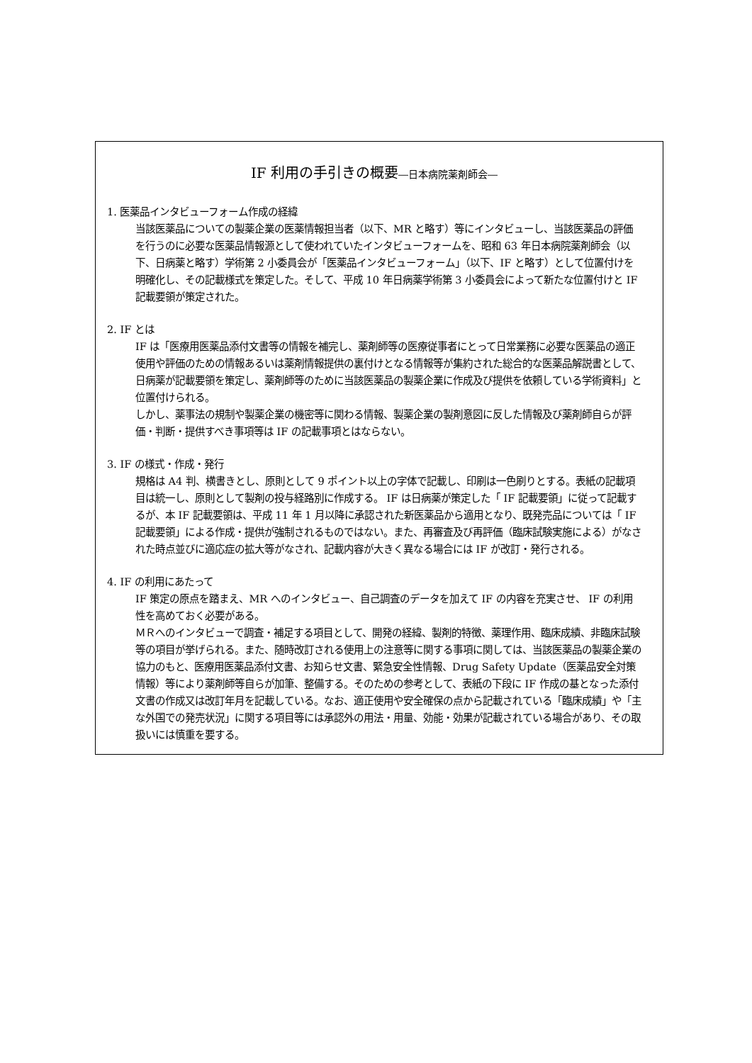IF 利用の手引きの概要―日本病院薬剤師会―
1. 医薬品インタビューフォーム作成の経緯
当該医薬品についての製薬企業の医薬情報担当者（以下、MR と略す）等にインタビューし、当該医薬品の評価を行うのに必要な医薬品情報源として使われていたインタビューフォームを、昭和 63 年日本病院薬剤師会（以下、日病薬と略す）学術第 2 小委員会が「医薬品インタビューフォーム」（以下、IF と略す）として位置付けを明確化し、その記載様式を策定した。そして、平成 10 年日病薬学術第 3 小委員会によって新たな位置付けと IF 記載要領が策定された。
2. IF とは
IF は「医療用医薬品添付文書等の情報を補完し、薬剤師等の医療従事者にとって日常業務に必要な医薬品の適正使用や評価のための情報あるいは薬剤情報提供の裏付けとなる情報等が集約された総合的な医薬品解説書として、日病薬が記載要領を策定し、薬剤師等のために当該医薬品の製薬企業に作成及び提供を依頼している学術資料」と位置付けられる。
しかし、薬事法の規制や製薬企業の機密等に関わる情報、製薬企業の製剤意図に反した情報及び薬剤師自らが評価・判断・提供すべき事項等は IF の記載事項とはならない。
3. IF の様式・作成・発行
規格は A4 判、横書きとし、原則として 9 ポイント以上の字体で記載し、印刷は一色刷りとする。表紙の記載項目は統一し、原則として製剤の投与経路別に作成する。 IF は日病薬が策定した「 IF 記載要領」に従って記載するが、本 IF 記載要領は、平成 11 年 1 月以降に承認された新医薬品から適用となり、既発売品については「 IF 記載要領」による作成・提供が強制されるものではない。また、再審査及び再評価（臨床試験実施による）がなされた時点並びに適応症の拡大等がなされ、記載内容が大きく異なる場合には IF が改訂・発行される。
4. IF の利用にあたって
IF 策定の原点を踏まえ、MR へのインタビュー、自己調査のデータを加えて IF の内容を充実させ、 IF の利用性を高めておく必要がある。
ＭＲへのインタビューで調査・補足する項目として、開発の経緯、製剤的特徴、薬理作用、臨床成績、非臨床試験等の項目が挙げられる。また、随時改訂される使用上の注意等に関する事項に関しては、当該医薬品の製薬企業の協力のもと、医療用医薬品添付文書、お知らせ文書、緊急安全性情報、Drug Safety Update（医薬品安全対策情報）等により薬剤師等自らが加筆、整備する。そのための参考として、表紙の下段に IF 作成の基となった添付文書の作成又は改訂年月を記載している。なお、適正使用や安全確保の点から記載されている「臨床成績」や「主な外国での発売状況」に関する項目等には承認外の用法・用量、効能・効果が記載されている場合があり、その取扱いには慎重を要する。